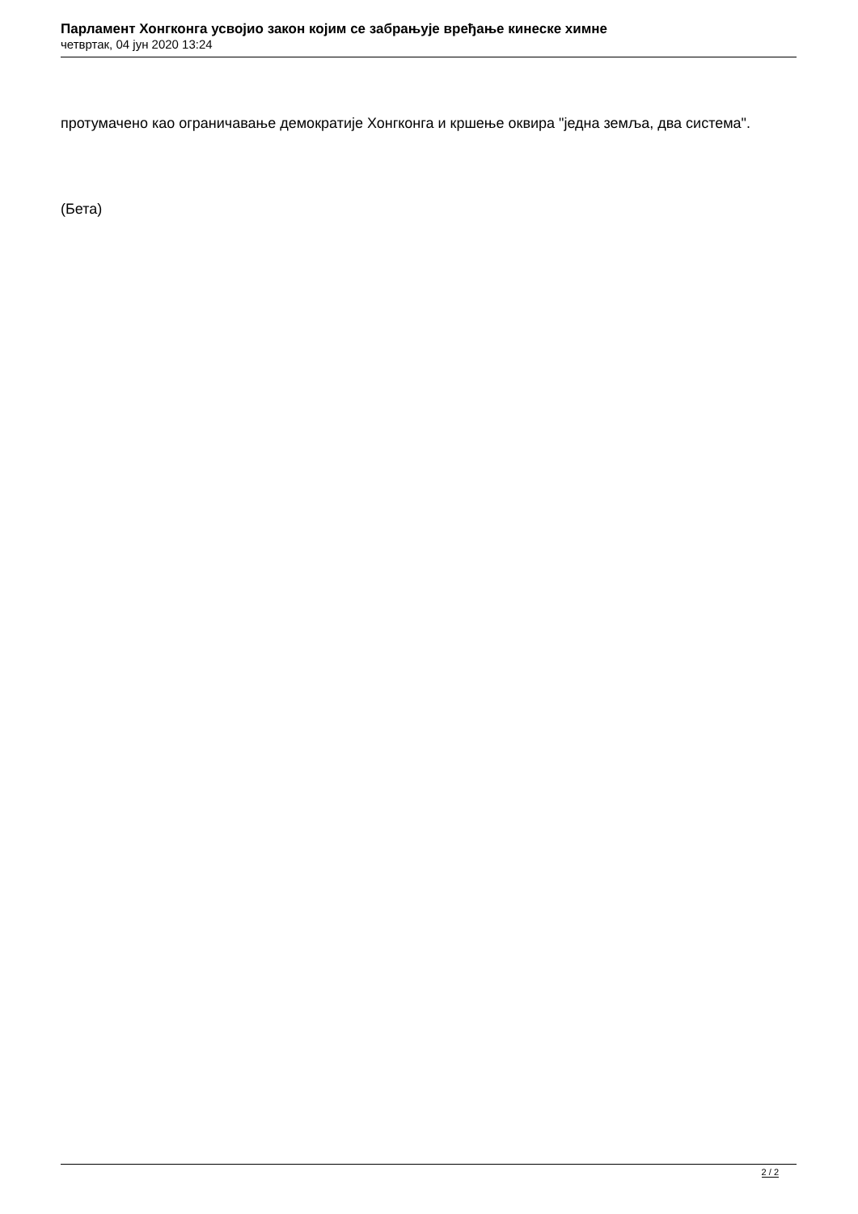Парламент Хонгконга усвојио закон којим се забрањује вређање кинеске химне
четвртак, 04 јун 2020 13:24
протумачено као ограничавање демократије Хонгконга и кршење оквира "једна земља, два система".
(Бета)
2 / 2